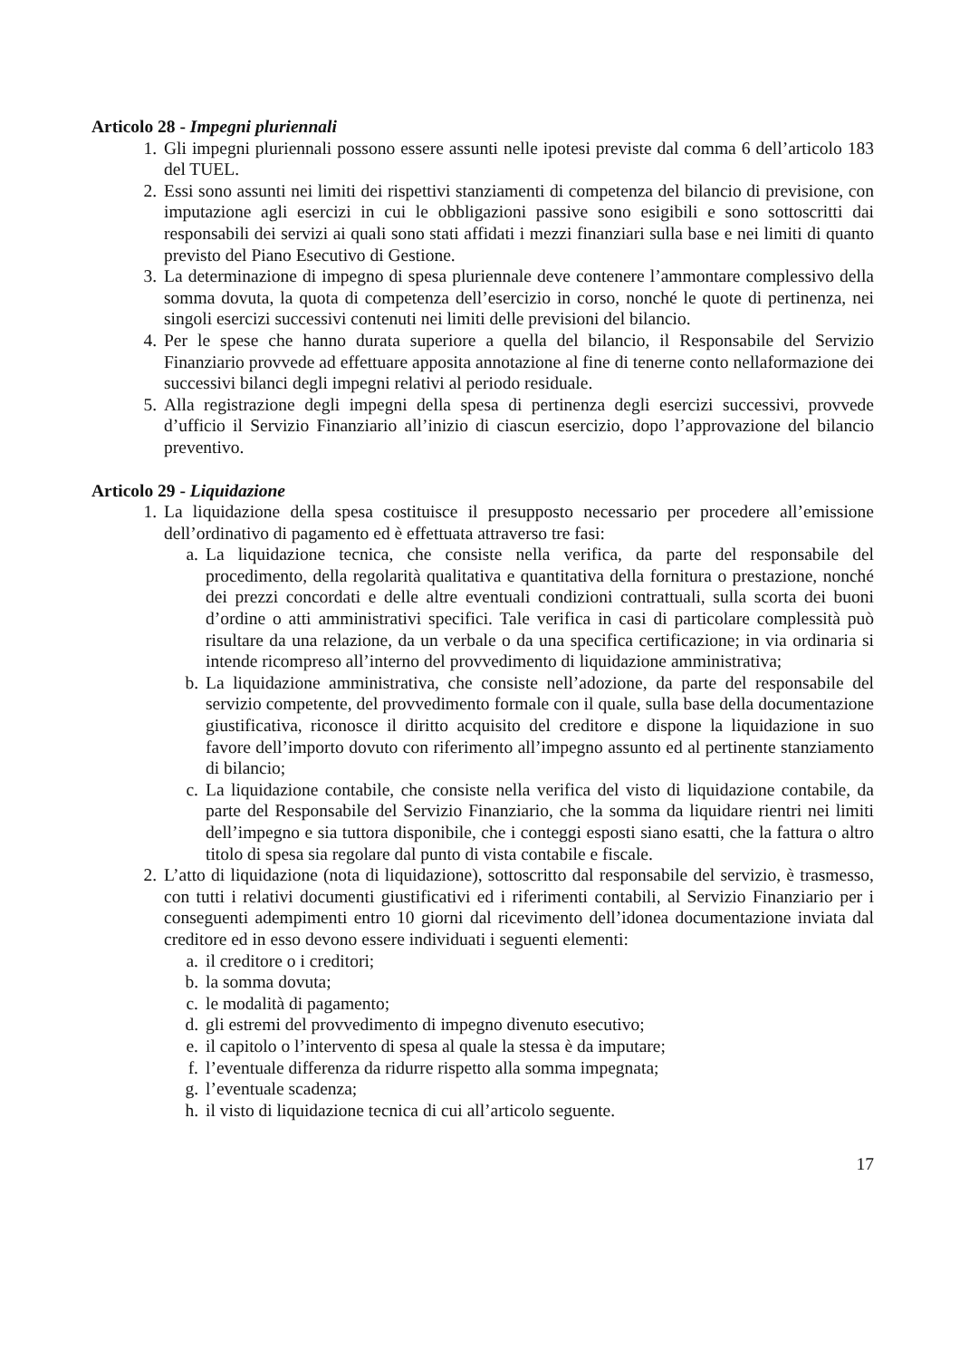Articolo 28 - Impegni pluriennali
1. Gli impegni pluriennali possono essere assunti nelle ipotesi previste dal comma 6 dell’articolo 183 del TUEL.
2. Essi sono assunti nei limiti dei rispettivi stanziamenti di competenza del bilancio di previsione, con imputazione agli esercizi in cui le obbligazioni passive sono esigibili e sono sottoscritti dai responsabili dei servizi ai quali sono stati affidati i mezzi finanziari sulla base e nei limiti di quanto previsto del Piano Esecutivo di Gestione.
3. La determinazione di impegno di spesa pluriennale deve contenere l’ammontare complessivo della somma dovuta, la quota di competenza dell’esercizio in corso, nonché le quote di pertinenza, nei singoli esercizi successivi contenuti nei limiti delle previsioni del bilancio.
4. Per le spese che hanno durata superiore a quella del bilancio, il Responsabile del Servizio Finanziario provvede ad effettuare apposita annotazione al fine di tenerne conto nellaformazione dei successivi bilanci degli impegni relativi al periodo residuale.
5. Alla registrazione degli impegni della spesa di pertinenza degli esercizi successivi, provvede d’ufficio il Servizio Finanziario all’inizio di ciascun esercizio, dopo l’approvazione del bilancio preventivo.
Articolo 29 - Liquidazione
1. La liquidazione della spesa costituisce il presupposto necessario per procedere all’emissione dell’ordinativo di pagamento ed è effettuata attraverso tre fasi:
a. La liquidazione tecnica, che consiste nella verifica, da parte del responsabile del procedimento, della regolarità qualitativa e quantitativa della fornitura o prestazione, nonché dei prezzi concordati e delle altre eventuali condizioni contrattuali, sulla scorta dei buoni d’ordine o atti amministrativi specifici. Tale verifica in casi di particolare complessità può risultare da una relazione, da un verbale o da una specifica certificazione; in via ordinaria si intende ricompreso all’interno del provvedimento di liquidazione amministrativa;
b. La liquidazione amministrativa, che consiste nell’adozione, da parte del responsabile del servizio competente, del provvedimento formale con il quale, sulla base della documentazione giustificativa, riconosce il diritto acquisito del creditore e dispone la liquidazione in suo favore dell’importo dovuto con riferimento all’impegno assunto ed al pertinente stanziamento di bilancio;
c. La liquidazione contabile, che consiste nella verifica del visto di liquidazione contabile, da parte del Responsabile del Servizio Finanziario, che la somma da liquidare rientri nei limiti dell’impegno e sia tuttora disponibile, che i conteggi esposti siano esatti, che la fattura o altro titolo di spesa sia regolare dal punto di vista contabile e fiscale.
2. L’atto di liquidazione (nota di liquidazione), sottoscritto dal responsabile del servizio, è trasmesso, con tutti i relativi documenti giustificativi ed i riferimenti contabili, al Servizio Finanziario per i conseguenti adempimenti entro 10 giorni dal ricevimento dell’idonea documentazione inviata dal creditore ed in esso devono essere individuati i seguenti elementi:
a. il creditore o i creditori;
b. la somma dovuta;
c. le modalità di pagamento;
d. gli estremi del provvedimento di impegno divenuto esecutivo;
e. il capitolo o l’intervento di spesa al quale la stessa è da imputare;
f. l’eventuale differenza da ridurre rispetto alla somma impegnata;
g. l’eventuale scadenza;
h. il visto di liquidazione tecnica di cui all’articolo seguente.
17